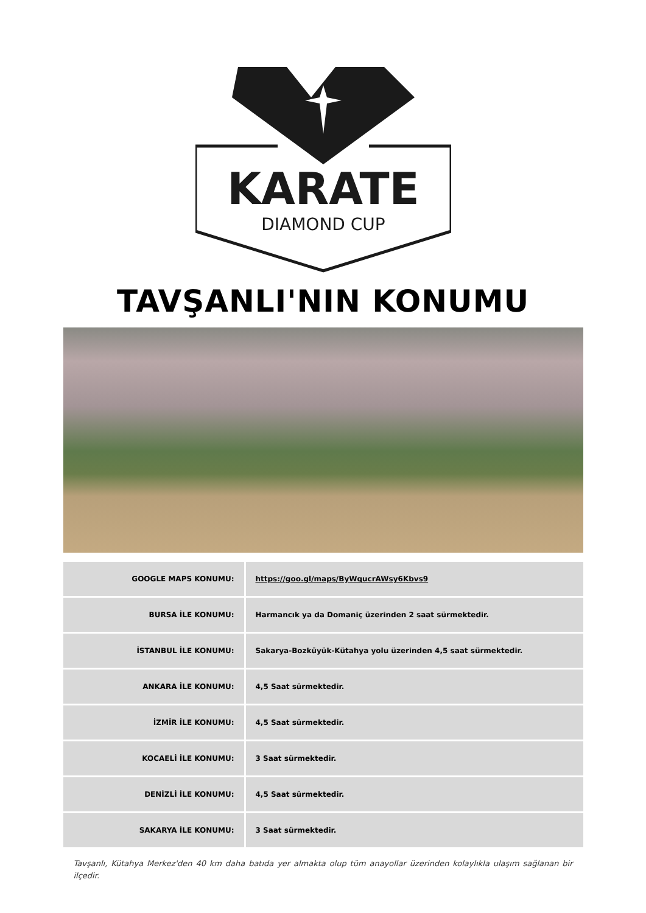KARATE
DIAMOND CUP
TAVŞANLI'NIN KONUMU
| GOOGLE MAPS KONUMU: | https://goo.gl/maps/ByWqucrAWsy6Kbvs9 |
| BURSA İLE KONUMU: | Harmancık ya da Domaniç üzerinden 2 saat sürmektedir. |
| İSTANBUL İLE KONUMU: | Sakarya-Bozküyük-Kütahya yolu üzerinden 4,5 saat sürmektedir. |
| ANKARA İLE KONUMU: | 4,5 Saat sürmektedir. |
| İZMİR İLE KONUMU: | 4,5 Saat sürmektedir. |
| KOCAELİ İLE KONUMU: | 3 Saat sürmektedir. |
| DENİZLİ İLE KONUMU: | 4,5 Saat sürmektedir. |
| SAKARYA İLE KONUMU: | 3 Saat sürmektedir. |
Tavşanlı, Kütahya Merkez'den 40 km daha batıda yer almakta olup tüm anayollar üzerinden kolaylıkla ulaşım sağlanan bir ilçedir.